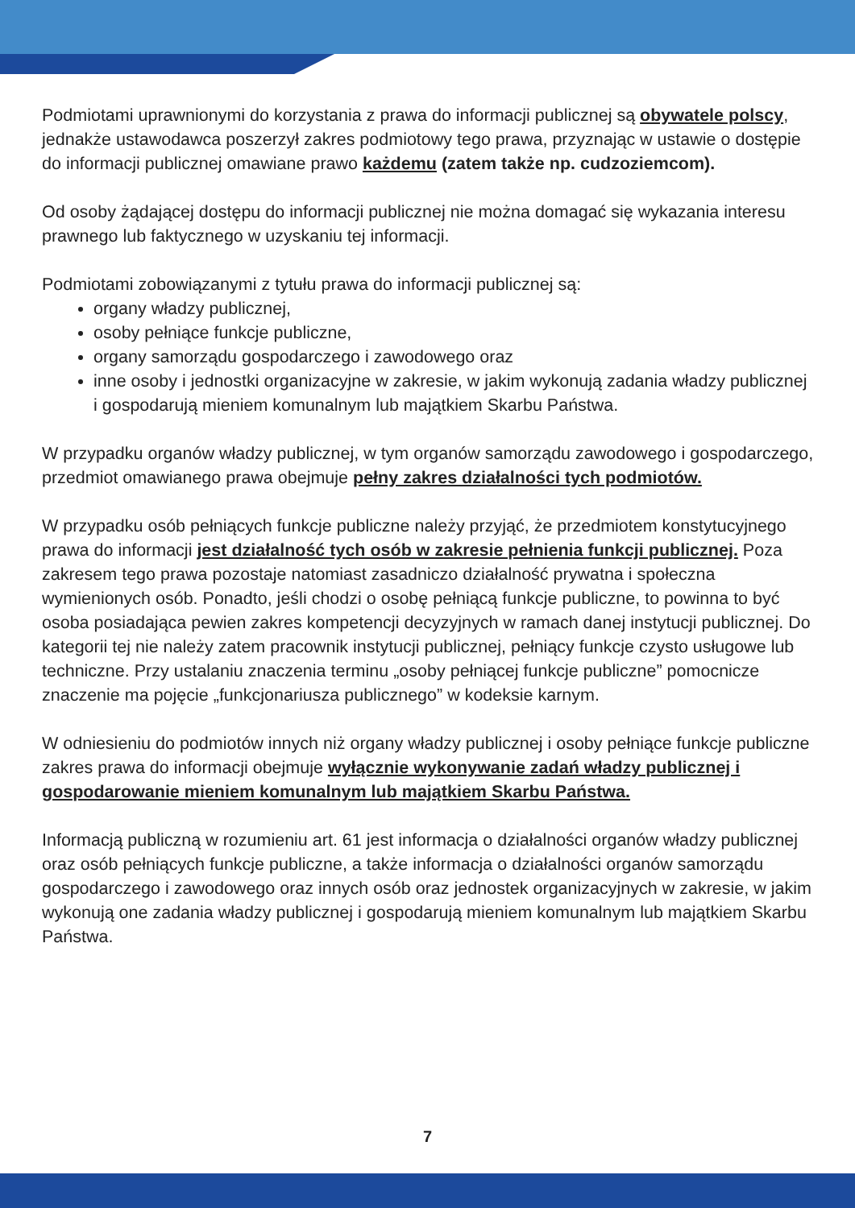Podmiotami uprawnionymi do korzystania z prawa do informacji publicznej są obywatele polscy, jednakże ustawodawca poszerzył zakres podmiotowy tego prawa, przyznając w ustawie o dostępie do informacji publicznej omawiane prawo każdemu (zatem także np. cudzoziemcom).
Od osoby żądającej dostępu do informacji publicznej nie można domagać się wykazania interesu prawnego lub faktycznego w uzyskaniu tej informacji.
Podmiotami zobowiązanymi z tytułu prawa do informacji publicznej są:
organy władzy publicznej,
osoby pełniące funkcje publiczne,
organy samorządu gospodarczego i zawodowego oraz
inne osoby i jednostki organizacyjne w zakresie, w jakim wykonują zadania władzy publicznej i gospodarują mieniem komunalnym lub majątkiem Skarbu Państwa.
W przypadku organów władzy publicznej, w tym organów samorządu zawodowego i gospodarczego, przedmiot omawianego prawa obejmuje pełny zakres działalności tych podmiotów.
W przypadku osób pełniących funkcje publiczne należy przyjąć, że przedmiotem konstytucyjnego prawa do informacji jest działalność tych osób w zakresie pełnienia funkcji publicznej. Poza zakresem tego prawa pozostaje natomiast zasadniczo działalność prywatna i społeczna wymienionych osób. Ponadto, jeśli chodzi o osobę pełniącą funkcje publiczne, to powinna to być osoba posiadająca pewien zakres kompetencji decyzyjnych w ramach danej instytucji publicznej. Do kategorii tej nie należy zatem pracownik instytucji publicznej, pełniący funkcje czysto usługowe lub techniczne. Przy ustalaniu znaczenia terminu „osoby pełniącej funkcje publiczne” pomocnicze znaczenie ma pojęcie „funkcjonariusza publicznego” w kodeksie karnym.
W odniesieniu do podmiotów innych niż organy władzy publicznej i osoby pełniące funkcje publiczne zakres prawa do informacji obejmuje wyłącznie wykonywanie zadań władzy publicznej i gospodarowanie mieniem komunalnym lub majątkiem Skarbu Państwa.
Informacją publiczną w rozumieniu art. 61 jest informacja o działalności organów władzy publicznej oraz osób pełniących funkcje publiczne, a także informacja o działalności organów samorządu gospodarczego i zawodowego oraz innych osób oraz jednostek organizacyjnych w zakresie, w jakim wykonują one zadania władzy publicznej i gospodarują mieniem komunalnym lub majątkiem Skarbu Państwa.
7